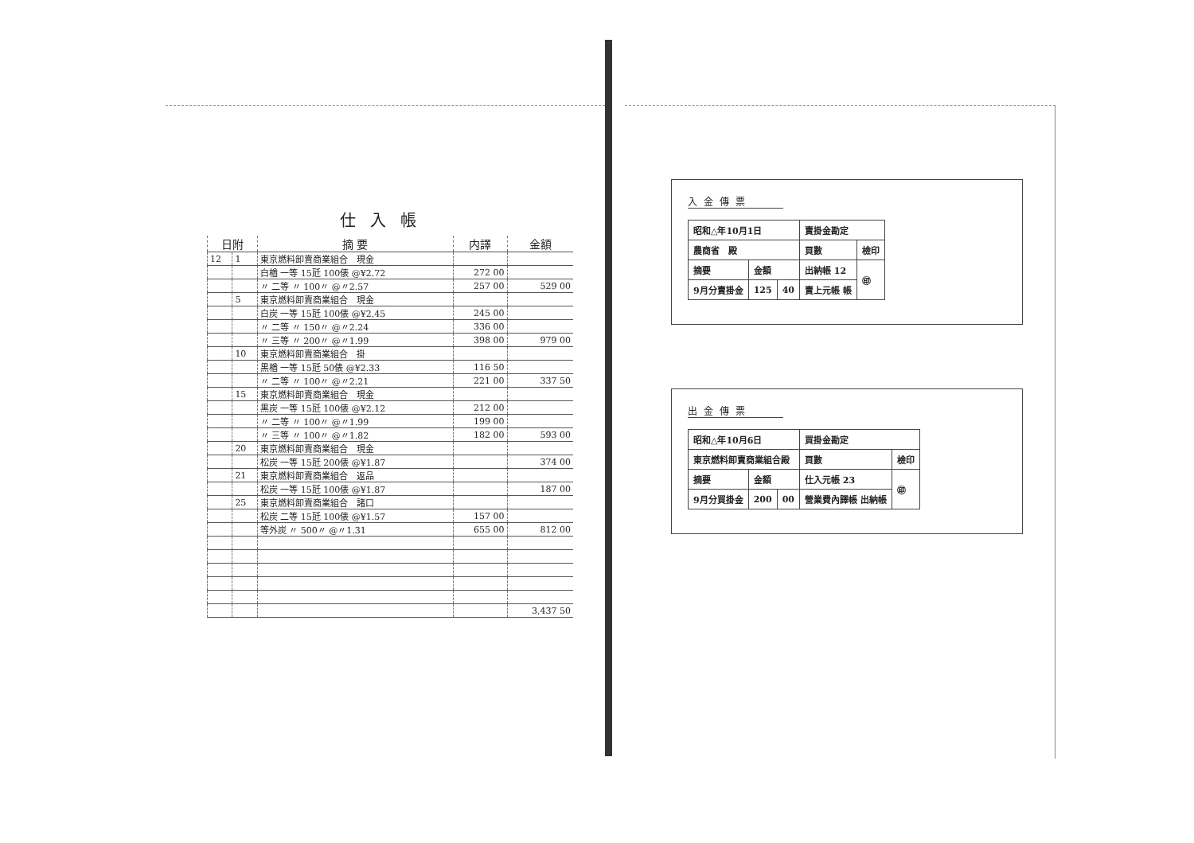仕入帳
| 日附 | | 摘 要 | 内譯 | 金額 |
| --- | --- | --- | --- | --- |
| 12 | 1 | 東京燃料卸賣商業組合 現金 | | |
| | | 白楢 一等 15瓩 100俵 @¥2.72 | 272 00 | |
| | | 〃 二等 〃 100〃 @〃2.57 | 257 00 | 529 00 |
| | 5 | 東京燃料卸賣商業組合 現金 | | |
| | | 白炭 一等 15瓩 100俵 @¥2.45 | 245 00 | |
| | | 〃 二等 〃 150〃 @〃2.24 | 336 00 | |
| | | 〃 三等 〃 200〃 @〃1.99 | 398 00 | 979 00 |
| | 10 | 東京燃料卸賣商業組合 掛 | | |
| | | 黒楢 一等 15瓩 50俵 @¥2.33 | 116 50 | |
| | | 〃 二等 〃 100〃 @〃2.21 | 221 00 | 337 50 |
| | 15 | 東京燃料卸賣商業組合 現金 | | |
| | | 黒炭 一等 15瓩 100俵 @¥2.12 | 212 00 | |
| | | 〃 二等 〃 100〃 @〃1.99 | 199 00 | |
| | | 〃 三等 〃 100〃 @〃1.82 | 182 00 | 593 00 |
| | 20 | 東京燃料卸賣商業組合 現金 | | |
| | | 松炭 一等 15瓩 200俵 @¥1.87 | | 374 00 |
| | 21 | 東京燃料卸賣商業組合 返品 | | |
| | | 松炭 一等 15瓩 100俵 @¥1.87 | | 187 00 |
| | 25 | 東京燃料卸賣商業組合 諸口 | | |
| | | 松炭 二等 15瓩 100俵 @¥1.57 | 157 00 | |
| | | 等外炭 〃 500〃 @〃1.31 | 655 00 | 812 00 |
| | | | | 3,437 50 |
入金傳票
| 昭和△年10月1日 | | | 賣掛金勘定 | |
| 農商省 殿 | | | 頁數 | 檢印 |
| 摘要 | 金額 | | 出納帳 12 | ㊞ |
| 9月分賣掛金 | 125 | 40 | 賣上元帳 帳 | |
出金傳票
| 昭和△年10月6日 | | | 買掛金勘定 | |
| 東京燃料卸賣商業組合殿 | | | 頁數 | 檢印 |
| 摘要 | 金額 | | 仕入元帳 23 | ㊞ |
| 9月分買掛金 | 200 | 00 | 營業費內譯帳 出納帳 | |